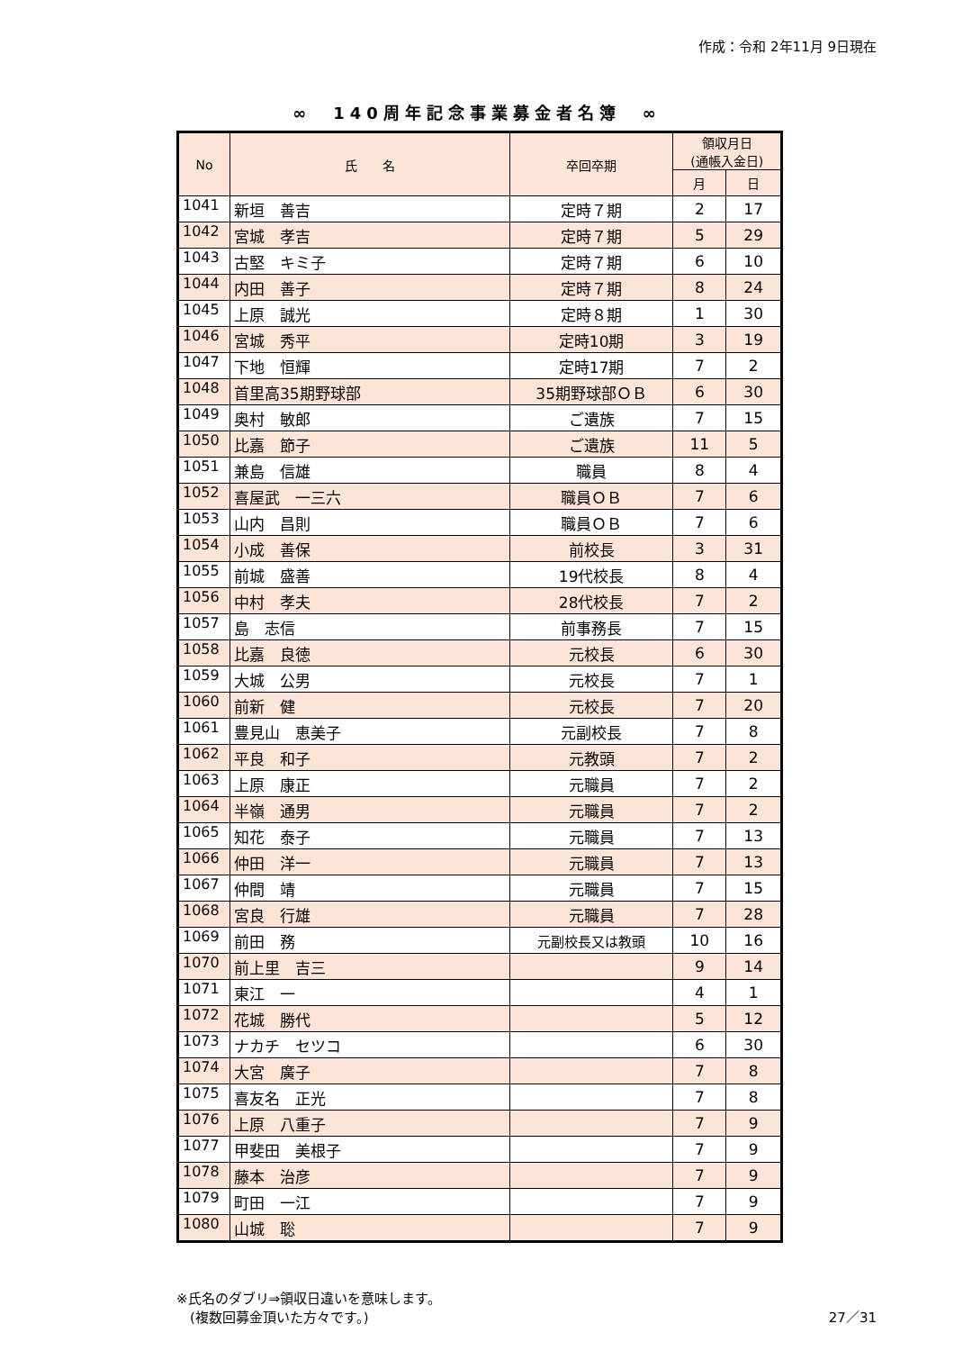作成：令和 2年11月 9日現在
∞　140周年記念事業募金者名簿　∞
| No | 氏 名 | 卒回卒期 | 領収月日 (通帳入金日) | |
| --- | --- | --- | --- | --- |
| | | | 月 | 日 |
| 1041 | 新垣 善吉 | 定時７期 | 2 | 17 |
| 1042 | 宮城 孝吉 | 定時７期 | 5 | 29 |
| 1043 | 古堅 キミ子 | 定時７期 | 6 | 10 |
| 1044 | 内田 善子 | 定時７期 | 8 | 24 |
| 1045 | 上原 誠光 | 定時８期 | 1 | 30 |
| 1046 | 宮城 秀平 | 定時10期 | 3 | 19 |
| 1047 | 下地 恒輝 | 定時17期 | 7 | 2 |
| 1048 | 首里高35期野球部 | 35期野球部ＯＢ | 6 | 30 |
| 1049 | 奥村 敏郎 | ご遺族 | 7 | 15 |
| 1050 | 比嘉 節子 | ご遺族 | 11 | 5 |
| 1051 | 兼島 信雄 | 職員 | 8 | 4 |
| 1052 | 喜屋武 一三六 | 職員ＯＢ | 7 | 6 |
| 1053 | 山内 昌則 | 職員ＯＢ | 7 | 6 |
| 1054 | 小成 善保 | 前校長 | 3 | 31 |
| 1055 | 前城 盛善 | 19代校長 | 8 | 4 |
| 1056 | 中村 孝夫 | 28代校長 | 7 | 2 |
| 1057 | 島 志信 | 前事務長 | 7 | 15 |
| 1058 | 比嘉 良徳 | 元校長 | 6 | 30 |
| 1059 | 大城 公男 | 元校長 | 7 | 1 |
| 1060 | 前新 健 | 元校長 | 7 | 20 |
| 1061 | 豊見山 恵美子 | 元副校長 | 7 | 8 |
| 1062 | 平良 和子 | 元教頭 | 7 | 2 |
| 1063 | 上原 康正 | 元職員 | 7 | 2 |
| 1064 | 半嶺 通男 | 元職員 | 7 | 2 |
| 1065 | 知花 泰子 | 元職員 | 7 | 13 |
| 1066 | 仲田 洋一 | 元職員 | 7 | 13 |
| 1067 | 仲間 靖 | 元職員 | 7 | 15 |
| 1068 | 宮良 行雄 | 元職員 | 7 | 28 |
| 1069 | 前田 務 | 元副校長又は教頭 | 10 | 16 |
| 1070 | 前上里 吉三 | | 9 | 14 |
| 1071 | 東江 一 | | 4 | 1 |
| 1072 | 花城 勝代 | | 5 | 12 |
| 1073 | ナカチ セツコ | | 6 | 30 |
| 1074 | 大宮 廣子 | | 7 | 8 |
| 1075 | 喜友名 正光 | | 7 | 8 |
| 1076 | 上原 八重子 | | 7 | 9 |
| 1077 | 甲斐田 美根子 | | 7 | 9 |
| 1078 | 藤本 治彦 | | 7 | 9 |
| 1079 | 町田 一江 | | 7 | 9 |
| 1080 | 山城 聡 | | 7 | 9 |
※氏名のダブリ⇒領収日違いを意味します。
　(複数回募金頂いた方々です。)
27／31